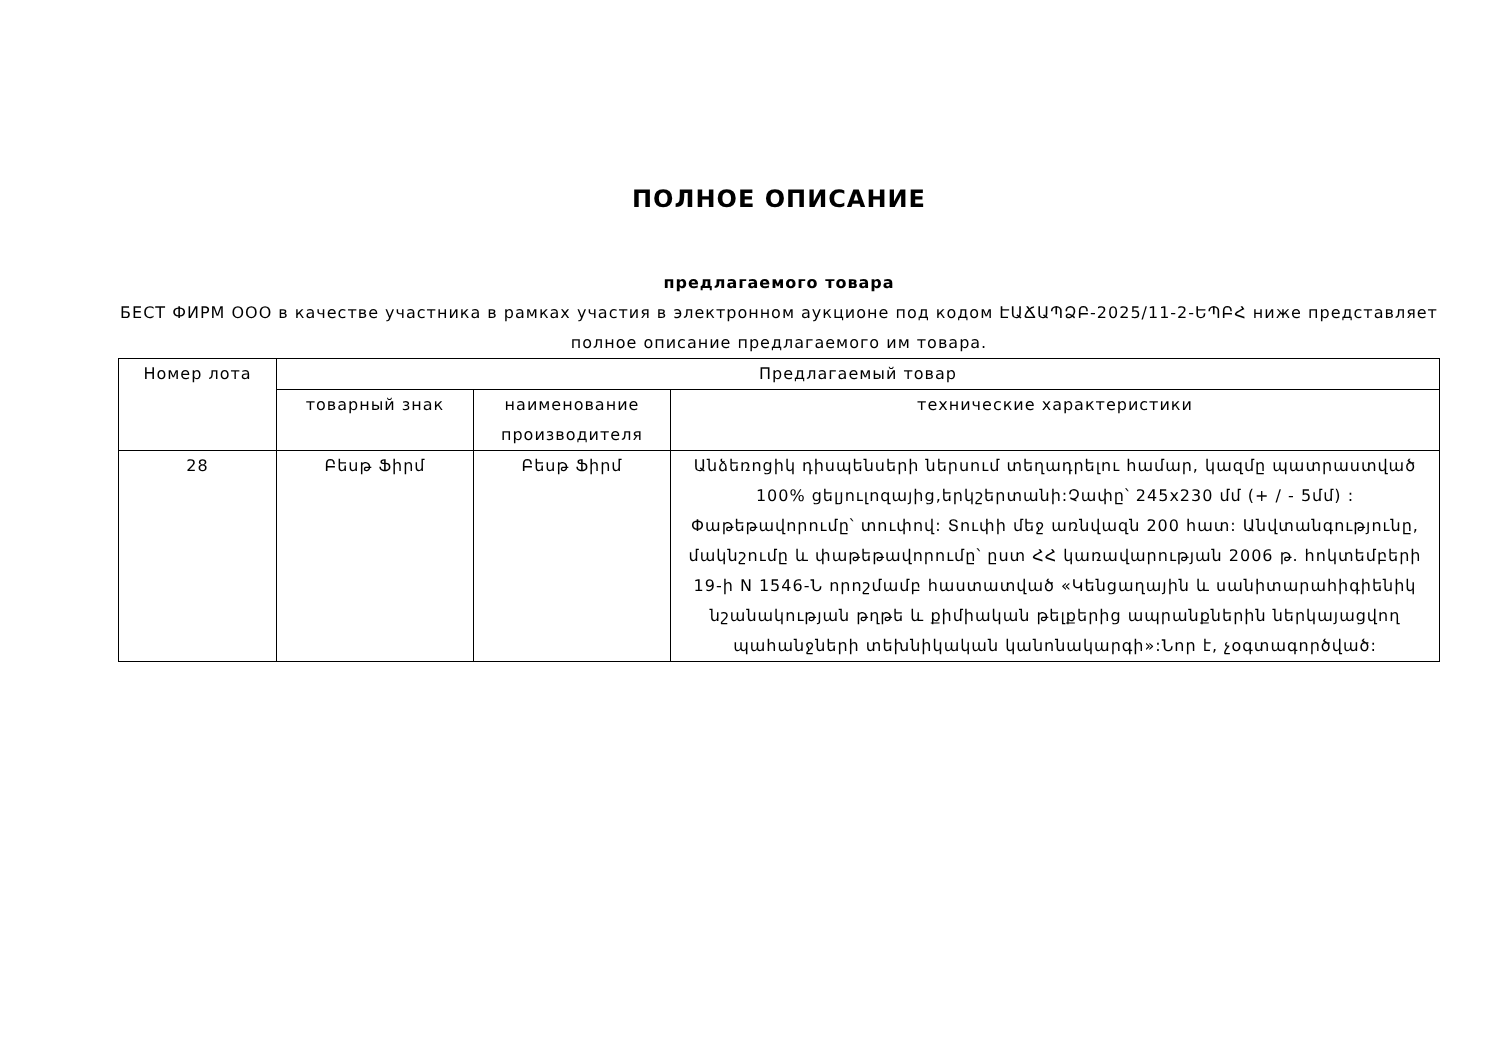ПОЛНОЕ ОПИСАНИЕ
предлагаемого товара
БЕСТ ФИРМ ООО в качестве участника в рамках участия в электронном аукционе под кодом ԷԱՃԱՊՁԲ-2025/11-2-ԵՊԲՀ ниже представляет полное описание предлагаемого им товара.
| Номер лота | Предлагаемый товар | | |
| --- | --- | --- | --- |
| | товарный знак | наименование производителя | технические характеристики |
| 28 | Բեսթ Ֆիրմ | Բեսթ Ֆիրմ | Անձեռոցիկ դիսպենսերի ներսում տեղադրելու համար, կազմը պատրաստված 100% ցելյուլոզայից,երկշերտանի:Չափը՝ 245x230 մմ (+ / - 5մմ) : Փաթեթավորումը՝ տուփով: Տուփի մեջ առնվազն 200 հատ: Անվտանգությունը, մակնշումը և փաթեթավորումը՝ ըստ ՀՀ կառավարության 2006 թ. հոկտեմբերի 19-ի N 1546-Ն որոշմամբ հաստատված «Կենցաղային և սանիտարահիգիենիկ նշանակության թղթե և քիմիական թելքերից ապրանքներին ներկայացվող պահանջների տեխնիկական կանոնակարգի»:Նոր է, չօգտագործված: |